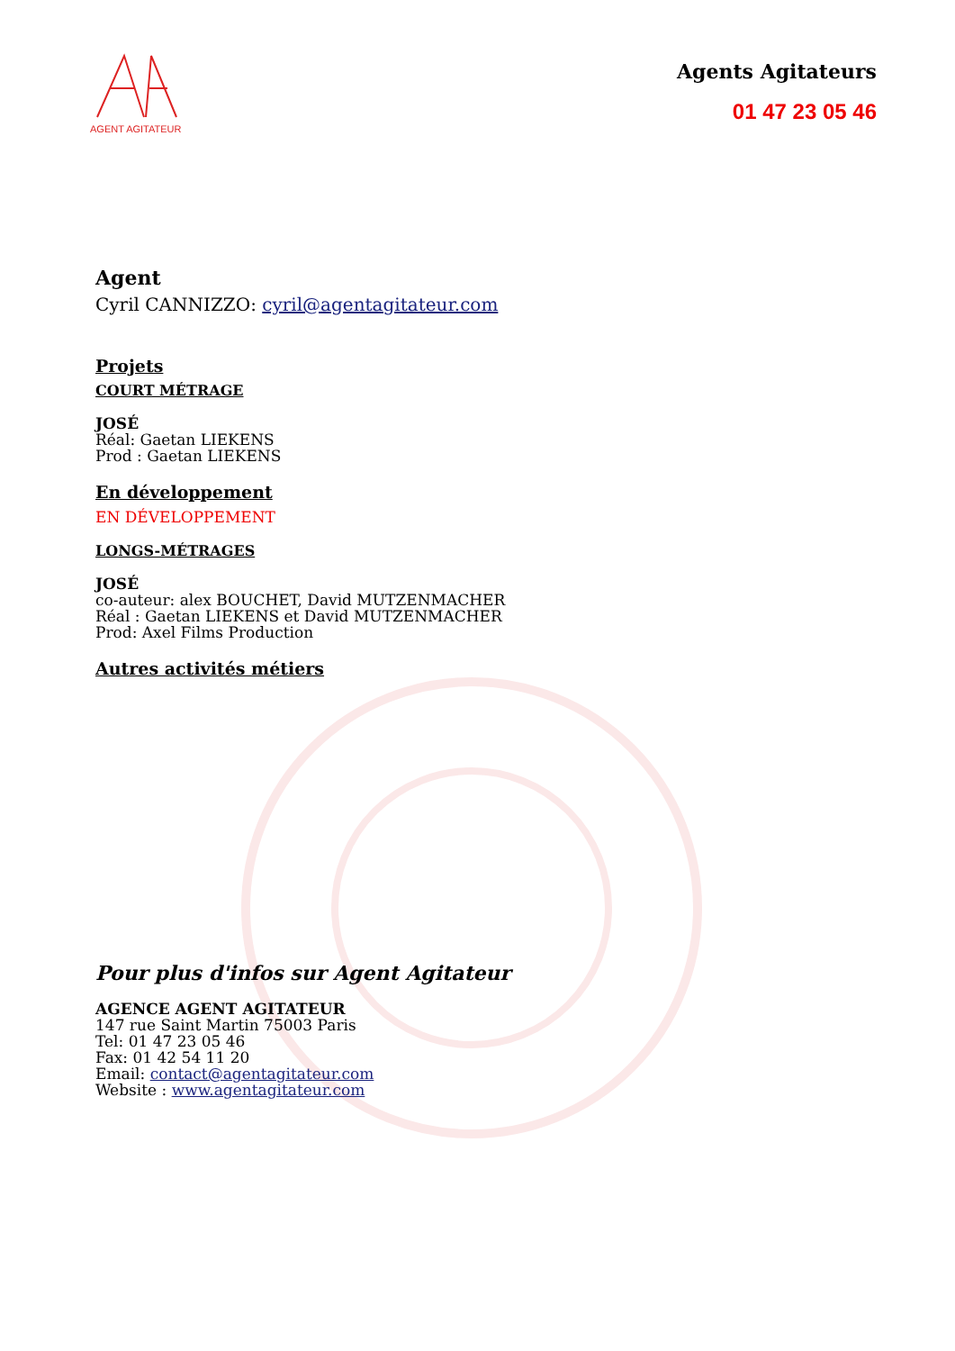AGENT AGITATEUR
Agents Agitateurs
01 47 23 05 46
Agent
Cyril CANNIZZO: cyril@agentagitateur.com
Projets
COURT MÉTRAGE
JOSÉ
Réal: Gaetan LIEKENS
Prod : Gaetan LIEKENS
En développement
EN DÉVELOPPEMENT
LONGS-MÉTRAGES
JOSÉ
co-auteur: alex BOUCHET, David MUTZENMACHER
Réal : Gaetan LIEKENS et David MUTZENMACHER
Prod: Axel Films Production
Autres activités métiers
Pour plus d'infos sur Agent Agitateur
AGENCE AGENT AGITATEUR
147 rue Saint Martin 75003 Paris
Tel: 01 47 23 05 46
Fax: 01 42 54 11 20
Email: contact@agentagitateur.com
Website : www.agentagitateur.com